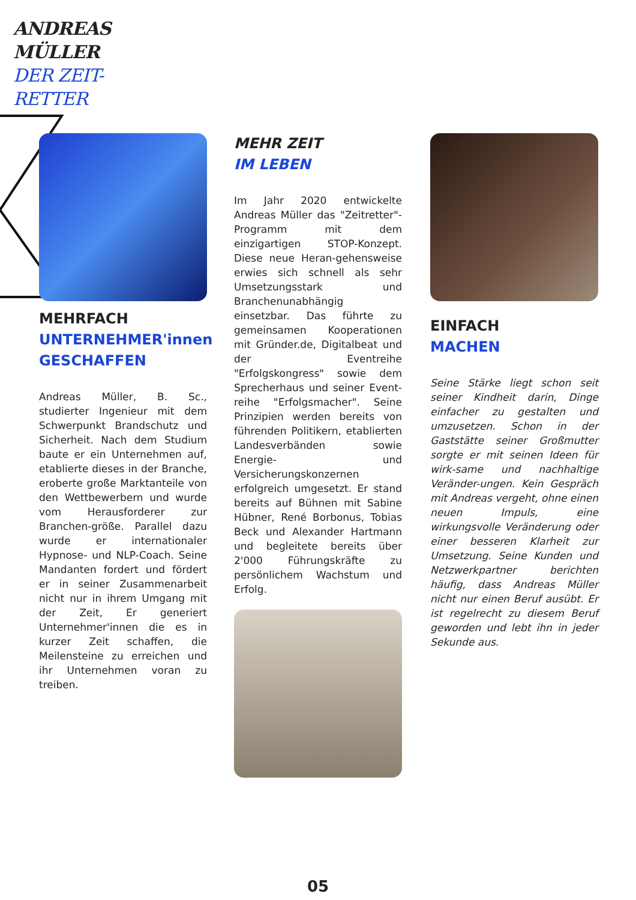ANDREAS
MÜLLER
DER ZEIT-
RETTER
MEHRFACH
UNTERNEHMER'innen GESCHAFFEN
Andreas Müller, B. Sc., studierter Ingenieur mit dem Schwerpunkt Brandschutz und Sicherheit. Nach dem Studium baute er ein Unternehmen auf, etablierte dieses in der Branche, eroberte große Marktanteile von den Wettbewerbern und wurde vom Herausforderer zur Branchen-größe. Parallel dazu wurde er internationaler Hypnose- und NLP-Coach. Seine Mandanten fordert und fördert er in seiner Zusammenarbeit nicht nur in ihrem Umgang mit der Zeit, Er generiert Unternehmer'innen die es in kurzer Zeit schaffen, die Meilensteine zu erreichen und ihr Unternehmen voran zu treiben.
MEHR ZEIT
IM LEBEN
Im Jahr 2020 entwickelte Andreas Müller das "Zeitretter"-Programm mit dem einzigartigen STOP-Konzept. Diese neue Heran-gehensweise erwies sich schnell als sehr Umsetzungsstark und Branchenunabhängig einsetzbar. Das führte zu gemeinsamen Kooperationen mit Gründer.de, Digitalbeat und der Eventreihe "Erfolgskongress" sowie dem Sprecherhaus und seiner Event-reihe "Erfolgsmacher". Seine Prinzipien werden bereits von führenden Politikern, etablierten Landesverbänden sowie Energie- und Versicherungskonzernen erfolgreich umgesetzt. Er stand bereits auf Bühnen mit Sabine Hübner, René Borbonus, Tobias Beck und Alexander Hartmann und begleitete bereits über 2'000 Führungskräfte zu persönlichem Wachstum und Erfolg.
EINFACH
MACHEN
Seine Stärke liegt schon seit seiner Kindheit darin, Dinge einfacher zu gestalten und umzusetzen. Schon in der Gaststätte seiner Großmutter sorgte er mit seinen Ideen für wirk-same und nachhaltige Veränder-ungen. Kein Gespräch mit Andreas vergeht, ohne einen neuen Impuls, eine wirkungsvolle Veränderung oder einer besseren Klarheit zur Umsetzung. Seine Kunden und Netzwerkpartner berichten häufig, dass Andreas Müller nicht nur einen Beruf ausübt. Er ist regelrecht zu diesem Beruf geworden und lebt ihn in jeder Sekunde aus.
05